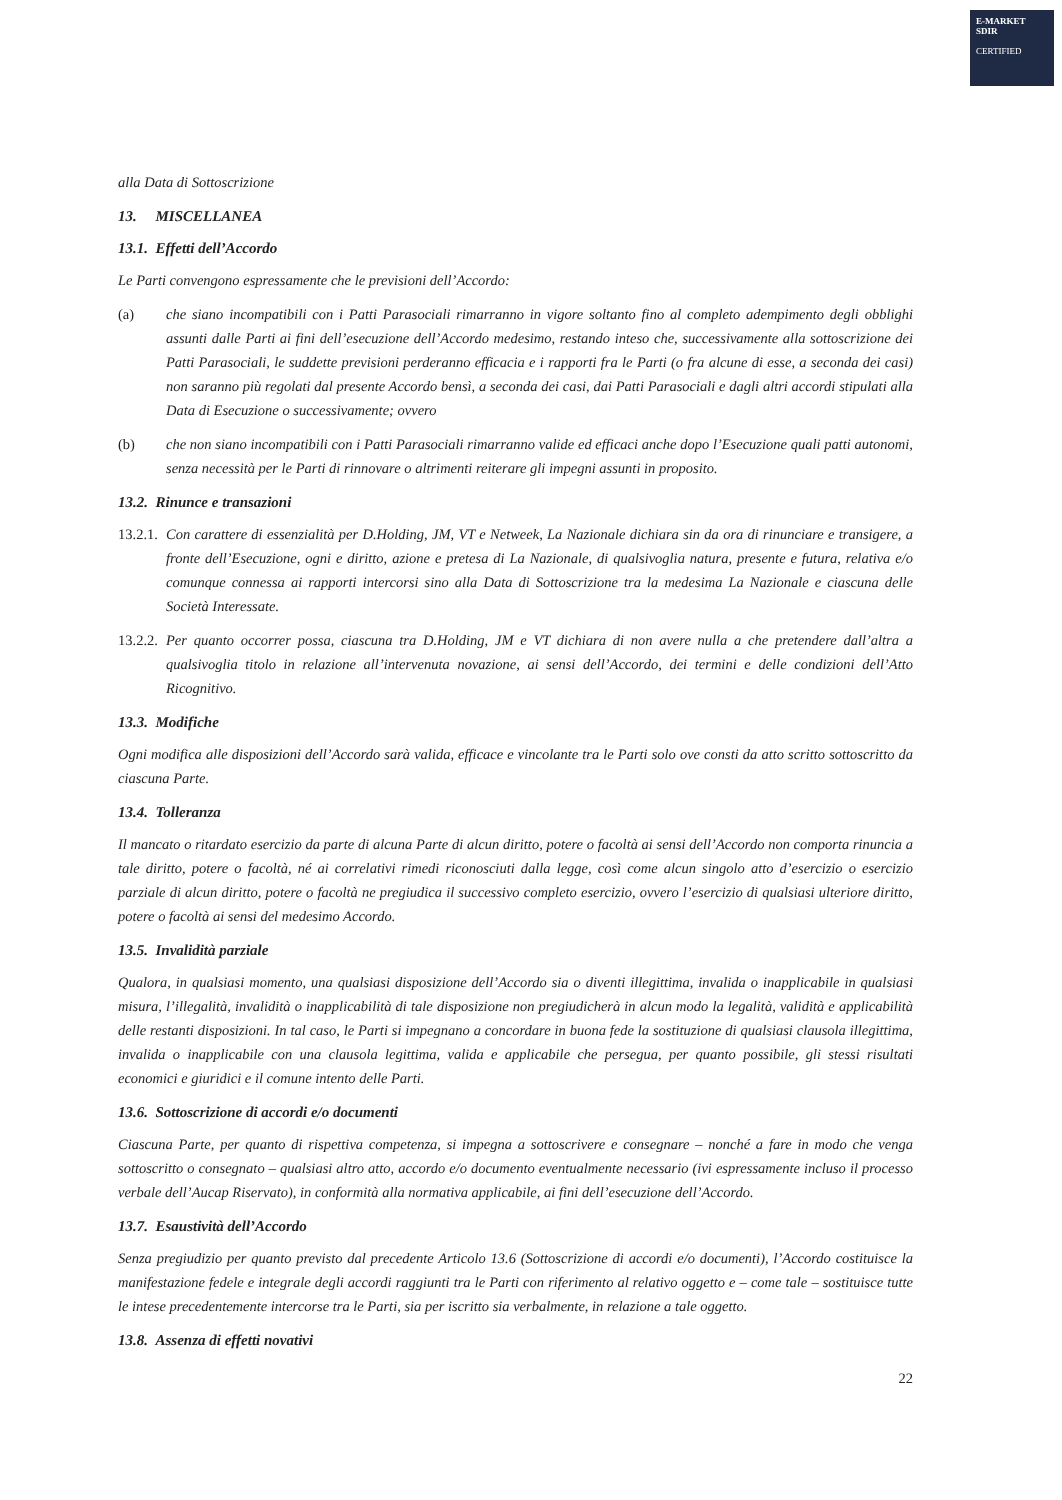E-MARKET
SDIR
CERTIFIED
alla Data di Sottoscrizione
13. MISCELLANEA
13.1. Effetti dell’Accordo
Le Parti convengono espressamente che le previsioni dell’Accordo:
(a) che siano incompatibili con i Patti Parasociali rimarranno in vigore soltanto fino al completo adempimento degli obblighi assunti dalle Parti ai fini dell’esecuzione dell’Accordo medesimo, restando inteso che, successivamente alla sottoscrizione dei Patti Parasociali, le suddette previsioni perderanno efficacia e i rapporti fra le Parti (o fra alcune di esse, a seconda dei casi) non saranno più regolati dal presente Accordo bensì, a seconda dei casi, dai Patti Parasociali e dagli altri accordi stipulati alla Data di Esecuzione o successivamente; ovvero
(b) che non siano incompatibili con i Patti Parasociali rimarranno valide ed efficaci anche dopo l’Esecuzione quali patti autonomi, senza necessità per le Parti di rinnovare o altrimenti reiterare gli impegni assunti in proposito.
13.2. Rinunce e transazioni
13.2.1. Con carattere di essenzialità per D.Holding, JM, VT e Netweek, La Nazionale dichiara sin da ora di rinunciare e transigere, a fronte dell’Esecuzione, ogni e diritto, azione e pretesa di La Nazionale, di qualsivoglia natura, presente e futura, relativa e/o comunque connessa ai rapporti intercorsi sino alla Data di Sottoscrizione tra la medesima La Nazionale e ciascuna delle Società Interessate.
13.2.2. Per quanto occorrer possa, ciascuna tra D.Holding, JM e VT dichiara di non avere nulla a che pretendere dall’altra a qualsivoglia titolo in relazione all’intervenuta novazione, ai sensi dell’Accordo, dei termini e delle condizioni dell’Atto Ricognitivo.
13.3. Modifiche
Ogni modifica alle disposizioni dell’Accordo sarà valida, efficace e vincolante tra le Parti solo ove consti da atto scritto sottoscritto da ciascuna Parte.
13.4. Tolleranza
Il mancato o ritardato esercizio da parte di alcuna Parte di alcun diritto, potere o facoltà ai sensi dell’Accordo non comporta rinuncia a tale diritto, potere o facoltà, né ai correlativi rimedi riconosciuti dalla legge, così come alcun singolo atto d’esercizio o esercizio parziale di alcun diritto, potere o facoltà ne pregiudica il successivo completo esercizio, ovvero l’esercizio di qualsiasi ulteriore diritto, potere o facoltà ai sensi del medesimo Accordo.
13.5. Invalidità parziale
Qualora, in qualsiasi momento, una qualsiasi disposizione dell’Accordo sia o diventi illegittima, invalida o inapplicabile in qualsiasi misura, l’illegalità, invalidità o inapplicabilità di tale disposizione non pregiudicherà in alcun modo la legalità, validità e applicabilità delle restanti disposizioni. In tal caso, le Parti si impegnano a concordare in buona fede la sostituzione di qualsiasi clausola illegittima, invalida o inapplicabile con una clausola legittima, valida e applicabile che persegua, per quanto possibile, gli stessi risultati economici e giuridici e il comune intento delle Parti.
13.6. Sottoscrizione di accordi e/o documenti
Ciascuna Parte, per quanto di rispettiva competenza, si impegna a sottoscrivere e consegnare – nonché a fare in modo che venga sottoscritto o consegnato – qualsiasi altro atto, accordo e/o documento eventualmente necessario (ivi espressamente incluso il processo verbale dell’Aucap Riservato), in conformità alla normativa applicabile, ai fini dell’esecuzione dell’Accordo.
13.7. Esaustività dell’Accordo
Senza pregiudizio per quanto previsto dal precedente Articolo 13.6 (Sottoscrizione di accordi e/o documenti), l’Accordo costituisce la manifestazione fedele e integrale degli accordi raggiunti tra le Parti con riferimento al relativo oggetto e – come tale – sostituisce tutte le intese precedentemente intercorse tra le Parti, sia per iscritto sia verbalmente, in relazione a tale oggetto.
13.8. Assenza di effetti novativi
22